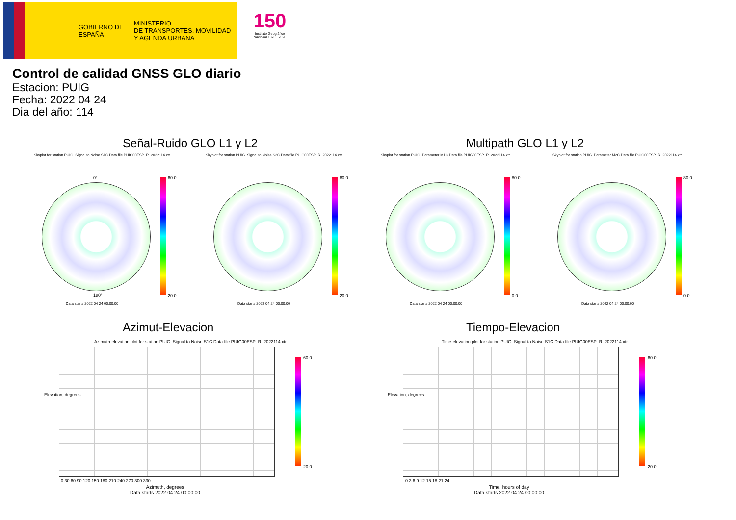GOBIERNO DE ESPAÑA
MINISTERIO
DE TRANSPORTES, MOVILIDAD
Y AGENDA URBANA
150
Instituto Geográfico Nacional 1870 · 2020
Control de calidad GNSS GLO diario
Estacion: PUIG
Fecha: 2022 04 24
Dia del año: 114
Señal-Ruido GLO L1 y L2 Multipath GLO L1 y L2
Skyplot for station PUIG. Signal to Noise S1C Data file PUIG00ESP_R_2022114.xtr
Skyplot for station PUIG. Signal to Noise S2C Data file PUIG00ESP_R_2022114.xtr
Skyplot for station PUIG. Parameter M1C Data file PUIG00ESP_R_2022114.xtr
Skyplot for station PUIG. Parameter M2C Data file PUIG00ESP_R_2022114.xtr
0°
180°
60.0
20.0
60.0
20.0
80.0
0.0
80.0
0.0
Data starts 2022 04 24 00:00:00
Data starts 2022 04 24 00:00:00
Data starts 2022 04 24 00:00:00
Data starts 2022 04 24 00:00:00
Azimut-Elevacion Tiempo-Elevacion
Azimuth-elevation plot for station PUIG. Signal to Noise S1C Data file PUIG00ESP_R_2022114.xtr
Time-elevation plot for station PUIG. Signal to Noise S1C Data file PUIG00ESP_R_2022114.xtr
60.0
20.0
60.0
20.0
0 30 60 90 120 150 180 210 240 270 300 330
0 3 6 9 12 15 18 21 24
Elevation, degrees Elevation, degrees
Azimuth, degrees
Data starts 2022 04 24 00:00:00
Time, hours of day
Data starts 2022 04 24 00:00:00